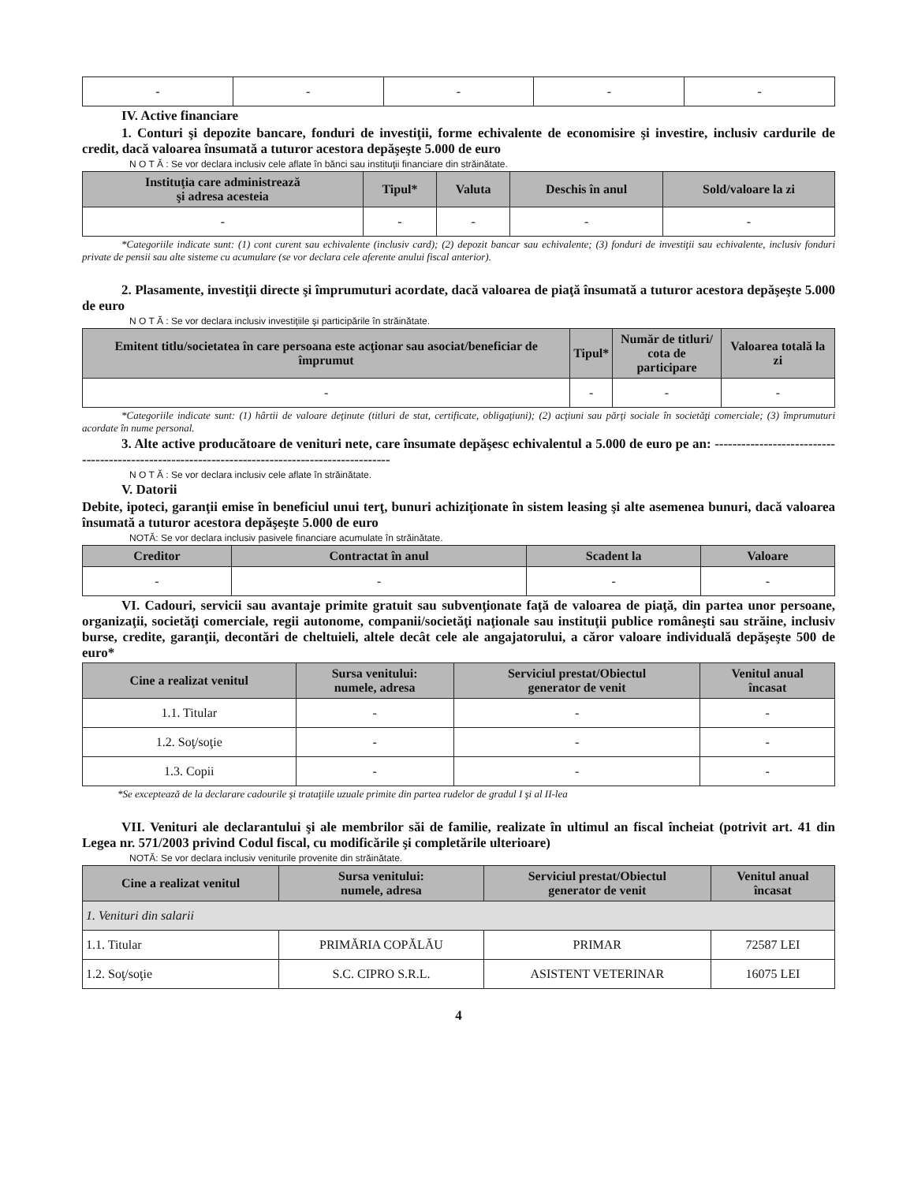| - | - | - | - | - |
IV. Active financiare
1. Conturi şi depozite bancare, fonduri de investiţii, forme echivalente de economisire şi investire, inclusiv cardurile de credit, dacă valoarea însumată a tuturor acestora depăşeşte 5.000 de euro
N O T Ă : Se vor declara inclusiv cele aflate în bănci sau instituţii financiare din străinătate.
| Instituţia care administrează şi adresa acesteia | Tipul* | Valuta | Deschis în anul | Sold/valoare la zi |
| --- | --- | --- | --- | --- |
| - | - | - | - | - |
*Categoriile indicate sunt: (1) cont curent sau echivalente (inclusiv card); (2) depozit bancar sau echivalente; (3) fonduri de investiţii sau echivalente, inclusiv fonduri private de pensii sau alte sisteme cu acumulare (se vor declara cele aferente anului fiscal anterior).
2. Plasamente, investiţii directe şi împrumuturi acordate, dacă valoarea de piaţă însumată a tuturor acestora depăşeşte 5.000 de euro
N O T Ă : Se vor declara inclusiv investiţiile şi participările în străinătate.
| Emitent titlu/societatea în care persoana este acţionar sau asociat/beneficiar de împrumut | Tipul* | Număr de titluri/ cota de participare | Valoarea totală la zi |
| --- | --- | --- | --- |
| - | - | - | - |
*Categoriile indicate sunt: (1) hârtii de valoare deţinute (titluri de stat, certificate, obligaţiuni); (2) acţiuni sau părţi sociale în societăţi comerciale; (3) împrumuturi acordate în nume personal.
3. Alte active producătoare de venituri nete, care însumate depăşesc echivalentul a 5.000 de euro pe an: ------------------------------------------------------------------------------------------------
N O T Ă : Se vor declara inclusiv cele aflate în străinătate.
V. Datorii
Debite, ipoteci, garanţii emise în beneficiul unui terţ, bunuri achiziţionate în sistem leasing şi alte asemenea bunuri, dacă valoarea însumată a tuturor acestora depăşeşte 5.000 de euro
NOTĂ: Se vor declara inclusiv pasivele financiare acumulate în străinătate.
| Creditor | Contractat în anul | Scadent la | Valoare |
| --- | --- | --- | --- |
| - | - | - | - |
VI. Cadouri, servicii sau avantaje primite gratuit sau subvenţionate faţă de valoarea de piaţă, din partea unor persoane, organizaţii, societăţi comerciale, regii autonome, companii/societăţi naţionale sau instituţii publice româneşti sau străine, inclusiv burse, credite, garanţii, decontări de cheltuieli, altele decât cele ale angajatorului, a căror valoare individuală depăşeşte 500 de euro*
| Cine a realizat venitul | Sursa venitului: numele, adresa | Serviciul prestat/Obiectul generator de venit | Venitul anual încasat |
| --- | --- | --- | --- |
| 1.1. Titular | - | - | - |
| 1.2. Soţ/soţie | - | - | - |
| 1.3. Copii | - | - | - |
*Se exceptează de la declarare cadourile şi trataţiile uzuale primite din partea rudelor de gradul I şi al II-lea
VII. Venituri ale declarantului şi ale membrilor săi de familie, realizate în ultimul an fiscal încheiat (potrivit art. 41 din Legea nr. 571/2003 privind Codul fiscal, cu modificările şi completările ulterioare)
NOTĂ: Se vor declara inclusiv veniturile provenite din străinătate.
| Cine a realizat venitul | Sursa venitului: numele, adresa | Serviciul prestat/Obiectul generator de venit | Venitul anual încasat |
| --- | --- | --- | --- |
| 1. Venituri din salarii | | | |
| 1.1. Titular | PRIMĂRIA COPĂLĂU | PRIMAR | 72587 LEI |
| 1.2. Soţ/soţie | S.C. CIPRO S.R.L. | ASISTENT VETERINAR | 16075 LEI |
4